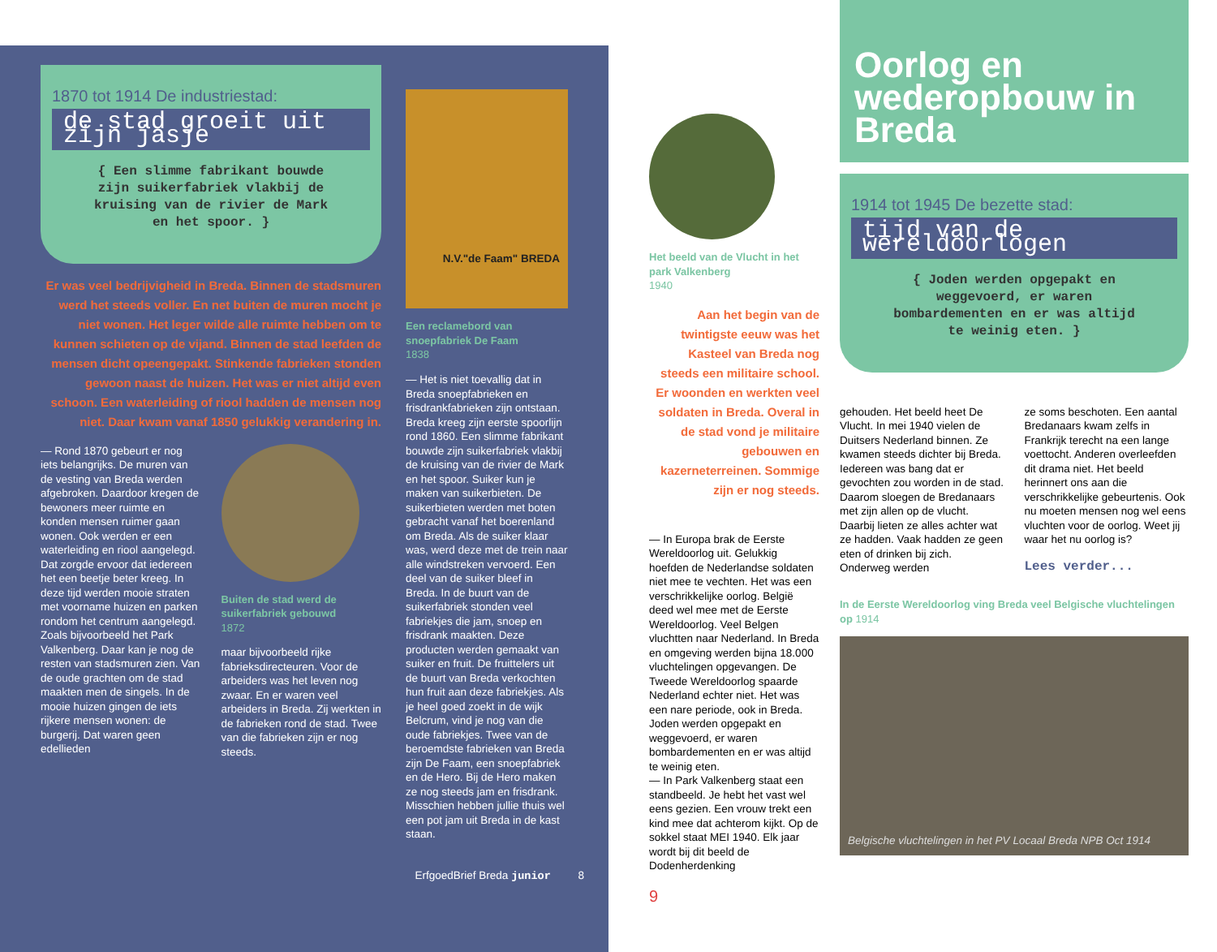1870 tot 1914 De industriestad:
de stad groeit uit zijn jasje
{ Een slimme fabrikant bouwde zijn suikerfabriek vlakbij de kruising van de rivier de Mark en het spoor. }
Er was veel bedrijvigheid in Breda. Binnen de stadsmuren werd het steeds voller. En net buiten de muren mocht je niet wonen. Het leger wilde alle ruimte hebben om te kunnen schieten op de vijand. Binnen de stad leefden de mensen dicht opeengepakt. Stinkende fabrieken stonden gewoon naast de huizen. Het was er niet altijd even schoon. Een waterleiding of riool hadden de mensen nog niet. Daar kwam vanaf 1850 gelukkig verandering in.
— Rond 1870 gebeurt er nog iets belangrijks. De muren van de vesting van Breda werden afgebroken. Daardoor kregen de bewoners meer ruimte en konden mensen ruimer gaan wonen. Ook werden er een waterleiding en riool aangelegd. Dat zorgde ervoor dat iedereen het een beetje beter kreeg. In deze tijd werden mooie straten met voorname huizen en parken rondom het centrum aangelegd. Zoals bijvoorbeeld het Park Valkenberg. Daar kan je nog de resten van stadsmuren zien. Van de oude grachten om de stad maakten men de singels. In de mooie huizen gingen de iets rijkere mensen wonen: de burgerij. Dat waren geen edellieden
Buiten de stad werd de suikerfabriek gebouwd
1872
maar bijvoorbeeld rijke fabrieksdirecteuren. Voor de arbeiders was het leven nog zwaar. En er waren veel arbeiders in Breda. Zij werkten in de fabrieken rond de stad. Twee van die fabrieken zijn er nog steeds.
N.V."de Faam" BREDA
Een reclamebord van snoepfabriek De Faam
1838
— Het is niet toevallig dat in Breda snoepfabrieken en frisdrankfabrieken zijn ontstaan. Breda kreeg zijn eerste spoorlijn rond 1860. Een slimme fabrikant bouwde zijn suikerfabriek vlakbij de kruising van de rivier de Mark en het spoor. Suiker kun je maken van suikerbieten. De suikerbieten werden met boten gebracht vanaf het boerenland om Breda. Als de suiker klaar was, werd deze met de trein naar alle windstreken vervoerd. Een deel van de suiker bleef in Breda. In de buurt van de suikerfabriek stonden veel fabriekjes die jam, snoep en frisdrank maakten. Deze producten werden gemaakt van suiker en fruit. De fruittelers uit de buurt van Breda verkochten hun fruit aan deze fabriekjes. Als je heel goed zoekt in de wijk Belcrum, vind je nog van die oude fabriekjes. Twee van de beroemdste fabrieken van Breda zijn De Faam, een snoepfabriek en de Hero. Bij de Hero maken ze nog steeds jam en frisdrank. Misschien hebben jullie thuis wel een pot jam uit Breda in de kast staan.
ErfgoedBrief Breda junior 8
Het beeld van de Vlucht in het park Valkenberg
1940
Aan het begin van de twintigste eeuw was het Kasteel van Breda nog steeds een militaire school. Er woonden en werkten veel soldaten in Breda. Overal in de stad vond je militaire gebouwen en kazerneterreinen. Sommige zijn er nog steeds.
— In Europa brak de Eerste Wereldoorlog uit. Gelukkig hoefden de Nederlandse soldaten niet mee te vechten. Het was een verschrikkelijke oorlog. België deed wel mee met de Eerste Wereldoorlog. Veel Belgen vluchtten naar Nederland. In Breda en omgeving werden bijna 18.000 vluchtelingen opgevangen. De Tweede Wereldoorlog spaarde Nederland echter niet. Het was een nare periode, ook in Breda. Joden werden opgepakt en weggevoerd, er waren bombardementen en er was altijd te weinig eten.
— In Park Valkenberg staat een standbeeld. Je hebt het vast wel eens gezien. Een vrouw trekt een kind mee dat achterom kijkt. Op de sokkel staat MEI 1940. Elk jaar wordt bij dit beeld de Dodenherdenking
9
Oorlog en wederopbouw in Breda
1914 tot 1945 De bezette stad:
tijd van de wereldoorlogen
{ Joden werden opgepakt en weggevoerd, er waren bombardementen en er was altijd te weinig eten. }
gehouden. Het beeld heet De Vlucht. In mei 1940 vielen de Duitsers Nederland binnen. Ze kwamen steeds dichter bij Breda. Iedereen was bang dat er gevochten zou worden in de stad. Daarom sloegen de Bredanaars met zijn allen op de vlucht. Daarbij lieten ze alles achter wat ze hadden. Vaak hadden ze geen eten of drinken bij zich. Onderweg werden
ze soms beschoten. Een aantal Bredanaars kwam zelfs in Frankrijk terecht na een lange voettocht. Anderen overleefden dit drama niet. Het beeld herinnert ons aan die verschrikkelijke gebeurtenis. Ook nu moeten mensen nog wel eens vluchten voor de oorlog. Weet jij waar het nu oorlog is?
Lees verder...
In de Eerste Wereldoorlog ving Breda veel Belgische vluchtelingen op 1914
Belgische vluchtelingen in het PV Locaal Breda NPB Oct 1914